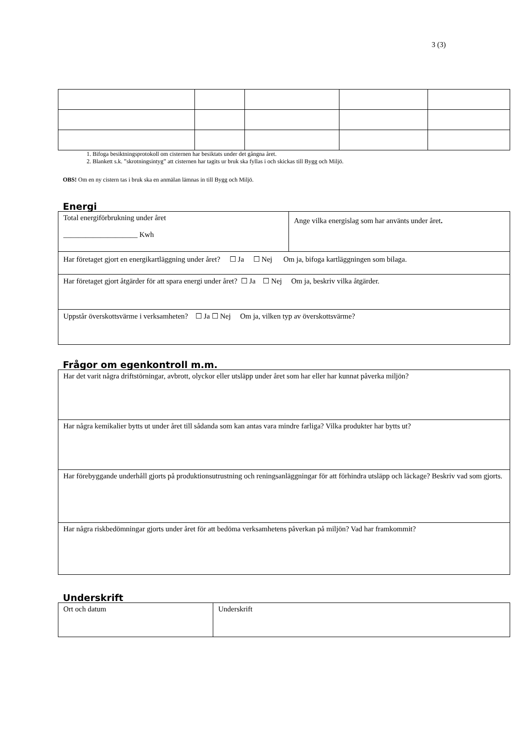3 (3)
1. Bifoga besiktningsprotokoll om cisternen har besiktats under det gångna året.
2. Blankett s.k. ”skrotningsintyg” att cisternen har tagits ur bruk ska fyllas i och skickas till Bygg och Miljö.
OBS! Om en ny cistern tas i bruk ska en anmälan lämnas in till Bygg och Miljö.
Energi
| Total energiförbrukning under året ____________________ Kwh | Ange vilka energislag som har använts under året . |
| Har företaget gjort en energikartläggning under året? ☐ Ja ☐ Nej Om ja, bifoga kartläggningen som bilaga. | |
| Har företaget gjort åtgärder för att spara energi under året? ☐ Ja ☐ Nej Om ja, beskriv vilka åtgärder. | |
| Uppstår överskottsvärme i verksamheten? ☐ Ja ☐ Nej Om ja, vilken typ av överskottsvärme? | |
Frågor om egenkontroll m.m.
| Har det varit några driftstörningar, avbrott, olyckor eller utsläpp under året som har eller har kunnat påverka miljön? |
| Har några kemikalier bytts ut under året till sådanda som kan antas vara mindre farliga? Vilka produkter har bytts ut? |
| Har förebyggande underhåll gjorts på produktionsutrustning och reningsanläggningar för att förhindra utsläpp och läckage? Beskriv vad som gjorts. |
| Har några riskbedömningar gjorts under året för att bedöma verksamhetens påverkan på miljön? Vad har framkommit? |
Underskrift
| Ort och datum | Underskrift |